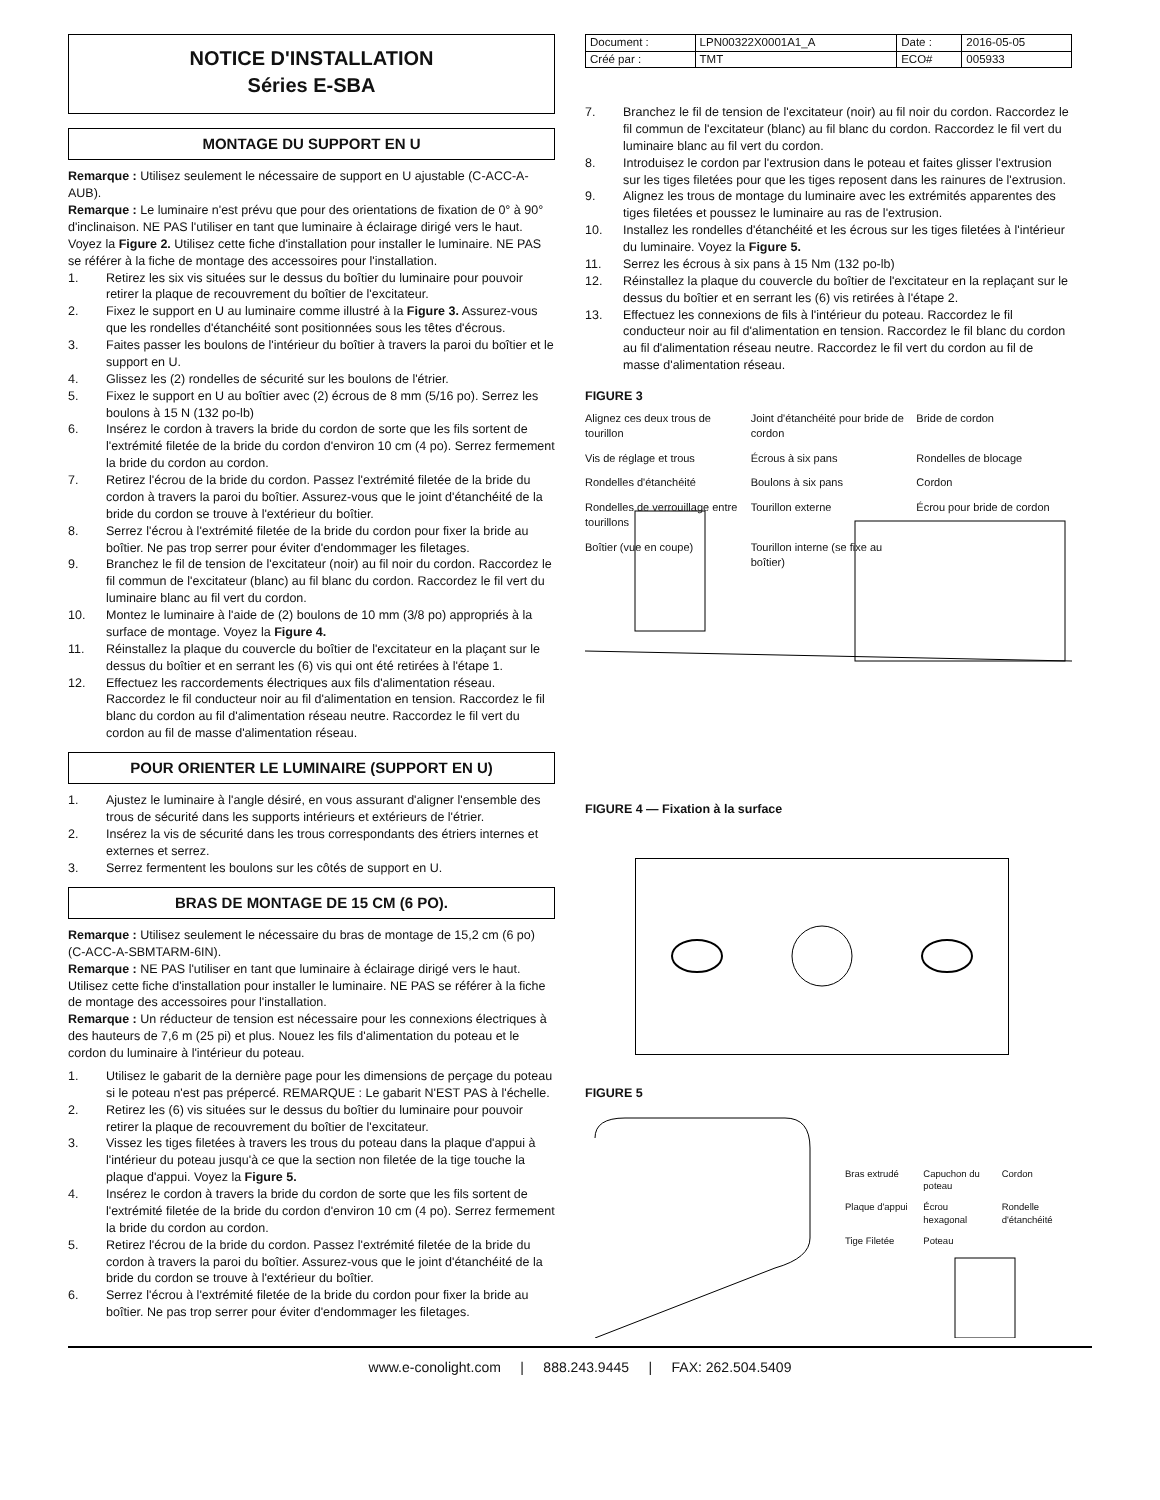NOTICE D'INSTALLATION
Séries E-SBA
MONTAGE DU SUPPORT EN U
Remarque : Utilisez seulement le nécessaire de support en U ajustable (C-ACC-A-AUB).
Remarque : Le luminaire n'est prévu que pour des orientations de fixation de 0° à 90° d'inclinaison. NE PAS l'utiliser en tant que luminaire à éclairage dirigé vers le haut. Voyez la Figure 2. Utilisez cette fiche d'installation pour installer le luminaire. NE PAS se référer à la fiche de montage des accessoires pour l'installation.
1. Retirez les six vis situées sur le dessus du boîtier du luminaire pour pouvoir retirer la plaque de recouvrement du boîtier de l'excitateur.
2. Fixez le support en U au luminaire comme illustré à la Figure 3. Assurez-vous que les rondelles d'étanchéité sont positionnées sous les têtes d'écrous.
3. Faites passer les boulons de l'intérieur du boîtier à travers la paroi du boîtier et le support en U.
4. Glissez les (2) rondelles de sécurité sur les boulons de l'étrier.
5. Fixez le support en U au boîtier avec (2) écrous de 8 mm (5/16 po). Serrez les boulons à 15 N (132 po-lb)
6. Insérez le cordon à travers la bride du cordon de sorte que les fils sortent de l'extrémité filetée de la bride du cordon d'environ 10 cm (4 po). Serrez fermement la bride du cordon au cordon.
7. Retirez l'écrou de la bride du cordon. Passez l'extrémité filetée de la bride du cordon à travers la paroi du boîtier. Assurez-vous que le joint d'étanchéité de la bride du cordon se trouve à l'extérieur du boîtier.
8. Serrez l'écrou à l'extrémité filetée de la bride du cordon pour fixer la bride au boîtier. Ne pas trop serrer pour éviter d'endommager les filetages.
9. Branchez le fil de tension de l'excitateur (noir) au fil noir du cordon. Raccordez le fil commun de l'excitateur (blanc) au fil blanc du cordon. Raccordez le fil vert du luminaire blanc au fil vert du cordon.
10. Montez le luminaire à l'aide de (2) boulons de 10 mm (3/8 po) appropriés à la surface de montage. Voyez la Figure 4.
11. Réinstallez la plaque du couvercle du boîtier de l'excitateur en la plaçant sur le dessus du boîtier et en serrant les (6) vis qui ont été retirées à l'étape 1.
12. Effectuez les raccordements électriques aux fils d'alimentation réseau. Raccordez le fil conducteur noir au fil d'alimentation en tension. Raccordez le fil blanc du cordon au fil d'alimentation réseau neutre. Raccordez le fil vert du cordon au fil de masse d'alimentation réseau.
POUR ORIENTER LE LUMINAIRE (SUPPORT EN U)
1. Ajustez le luminaire à l'angle désiré, en vous assurant d'aligner l'ensemble des trous de sécurité dans les supports intérieurs et extérieurs de l'étrier.
2. Insérez la vis de sécurité dans les trous correspondants des étriers internes et externes et serrez.
3. Serrez fermentent les boulons sur les côtés de support en U.
BRAS DE MONTAGE DE 15 CM (6 PO).
Remarque : Utilisez seulement le nécessaire du bras de montage de 15,2 cm (6 po) (C-ACC-A-SBMTARM-6IN).
Remarque : NE PAS l'utiliser en tant que luminaire à éclairage dirigé vers le haut. Utilisez cette fiche d'installation pour installer le luminaire. NE PAS se référer à la fiche de montage des accessoires pour l'installation.
Remarque : Un réducteur de tension est nécessaire pour les connexions électriques à des hauteurs de 7,6 m (25 pi) et plus. Nouez les fils d'alimentation du poteau et le cordon du luminaire à l'intérieur du poteau.
1. Utilisez le gabarit de la dernière page pour les dimensions de perçage du poteau si le poteau n'est pas prépercé. REMARQUE : Le gabarit N'EST PAS à l'échelle.
2. Retirez les (6) vis situées sur le dessus du boîtier du luminaire pour pouvoir retirer la plaque de recouvrement du boîtier de l'excitateur.
3. Vissez les tiges filetées à travers les trous du poteau dans la plaque d'appui à l'intérieur du poteau jusqu'à ce que la section non filetée de la tige touche la plaque d'appui. Voyez la Figure 5.
4. Insérez le cordon à travers la bride du cordon de sorte que les fils sortent de l'extrémité filetée de la bride du cordon d'environ 10 cm (4 po). Serrez fermement la bride du cordon au cordon.
5. Retirez l'écrou de la bride du cordon. Passez l'extrémité filetée de la bride du cordon à travers la paroi du boîtier. Assurez-vous que le joint d'étanchéité de la bride du cordon se trouve à l'extérieur du boîtier.
6. Serrez l'écrou à l'extrémité filetée de la bride du cordon pour fixer la bride au boîtier. Ne pas trop serrer pour éviter d'endommager les filetages.
| Document : | LPN00322X0001A1_A | Date : | 2016-05-05 |
| Créé par : | TMT | ECO# | 005933 |
7. Branchez le fil de tension de l'excitateur (noir) au fil noir du cordon. Raccordez le fil commun de l'excitateur (blanc) au fil blanc du cordon. Raccordez le fil vert du luminaire blanc au fil vert du cordon.
8. Introduisez le cordon par l'extrusion dans le poteau et faites glisser l'extrusion sur les tiges filetées pour que les tiges reposent dans les rainures de l'extrusion.
9. Alignez les trous de montage du luminaire avec les extrémités apparentes des tiges filetées et poussez le luminaire au ras de l'extrusion.
10. Installez les rondelles d'étanchéité et les écrous sur les tiges filetées à l'intérieur du luminaire. Voyez la Figure 5.
11. Serrez les écrous à six pans à 15 Nm (132 po-lb)
12. Réinstallez la plaque du couvercle du boîtier de l'excitateur en la replaçant sur le dessus du boîtier et en serrant les (6) vis retirées à l'étape 2.
13. Effectuez les connexions de fils à l'intérieur du poteau. Raccordez le fil conducteur noir au fil d'alimentation en tension. Raccordez le fil blanc du cordon au fil d'alimentation réseau neutre. Raccordez le fil vert du cordon au fil de masse d'alimentation réseau.
FIGURE 3
Alignez ces deux trous de tourillon Joint d'étanchéité pour bride de cordon Bride de cordon Vis de réglage et trous Écrous à six pans Rondelles de blocage Rondelles d'étanchéité Boulons à six pans Cordon Rondelles de verrouillage entre tourillons Tourillon externe Écrou pour bride de cordon Boîtier (vue en coupe) Tourillon interne (se fixe au boîtier)
FIGURE 4 — Fixation à la surface
FIGURE 5
Bras extrudé Capuchon du poteau Cordon Plaque d'appui Écrou hexagonal Rondelle d'étanchéité Tige Filetée Poteau
www.e-conolight.com | 888.243.9445 | FAX: 262.504.5409